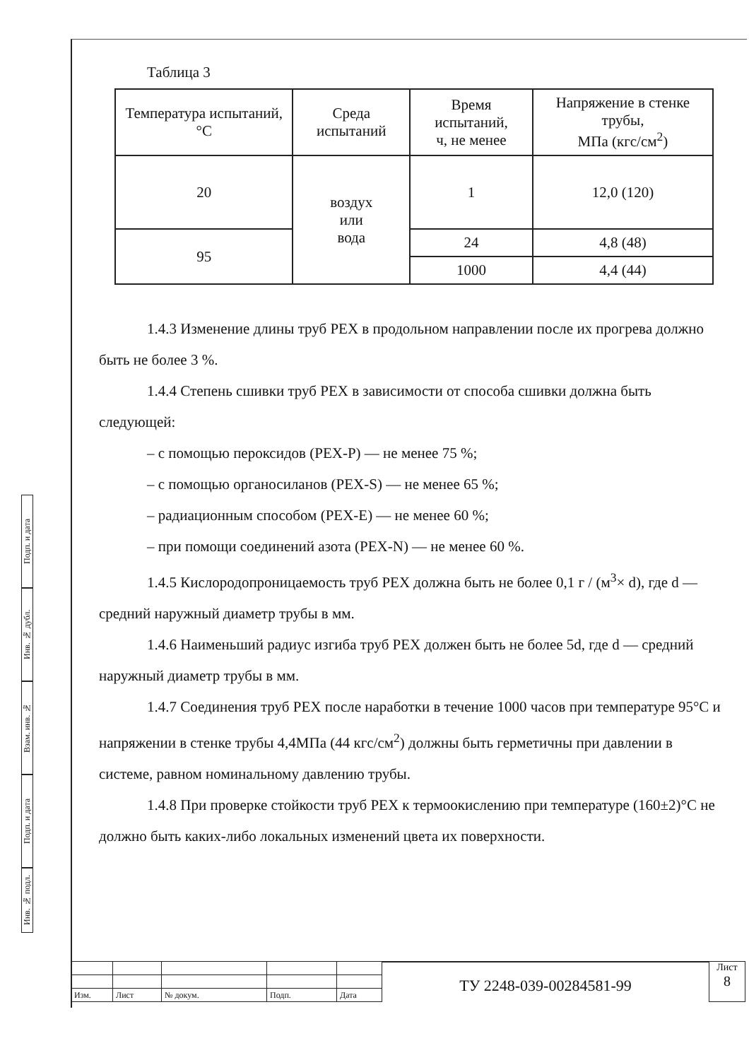Таблица 3
| Температура испытаний, °С | Среда испытаний | Время испытаний, ч, не менее | Напряжение в стенке трубы, МПа (кгс/см<sup>2</sup>) |
| --- | --- | --- | --- |
| 20 | воздух или вода | 1 | 12,0 (120) |
| 95 | | 24 | 4,8 (48) |
| | | 1000 | 4,4 (44) |
1.4.3 Изменение длины труб РЕХ в продольном направлении после их прогрева должно быть не более 3 %.
1.4.4 Степень сшивки труб РЕХ в зависимости от способа сшивки должна быть следующей:
– с помощью пероксидов (РЕХ-Р) — не менее 75 %;
– с помощью органосиланов (РЕХ-S) — не менее 65 %;
– радиационным способом (РЕХ-Е) — не менее 60 %;
– при помощи соединений азота (РЕХ-N) — не менее 60 %.
1.4.5 Кислородопроницаемость труб РЕХ должна быть не более 0,1 г / (м<sup>3</sup>× d), где d — средний наружный диаметр трубы в мм.
1.4.6 Наименьший радиус изгиба труб РЕХ должен быть не более 5d, где d — средний наружный диаметр трубы в мм.
1.4.7 Соединения труб РЕХ после наработки в течение 1000 часов при температуре 95°С и напряжении в стенке трубы 4,4МПа (44 кгс/см<sup>2</sup>) должны быть герметичны при давлении в системе, равном номинальному давлению трубы.
1.4.8 При проверке стойкости труб РЕХ к термоокислению при температуре (160±2)°С не должно быть каких-либо локальных изменений цвета их поверхности.
Подп. и дата
Инв. № дубл.
Взам. инв. №
Подп. и дата
Инв. № подл.
| Изм. | Лист | № докум. | Подп. | Дата |
ТУ 2248-039-00284581-99
Лист
8